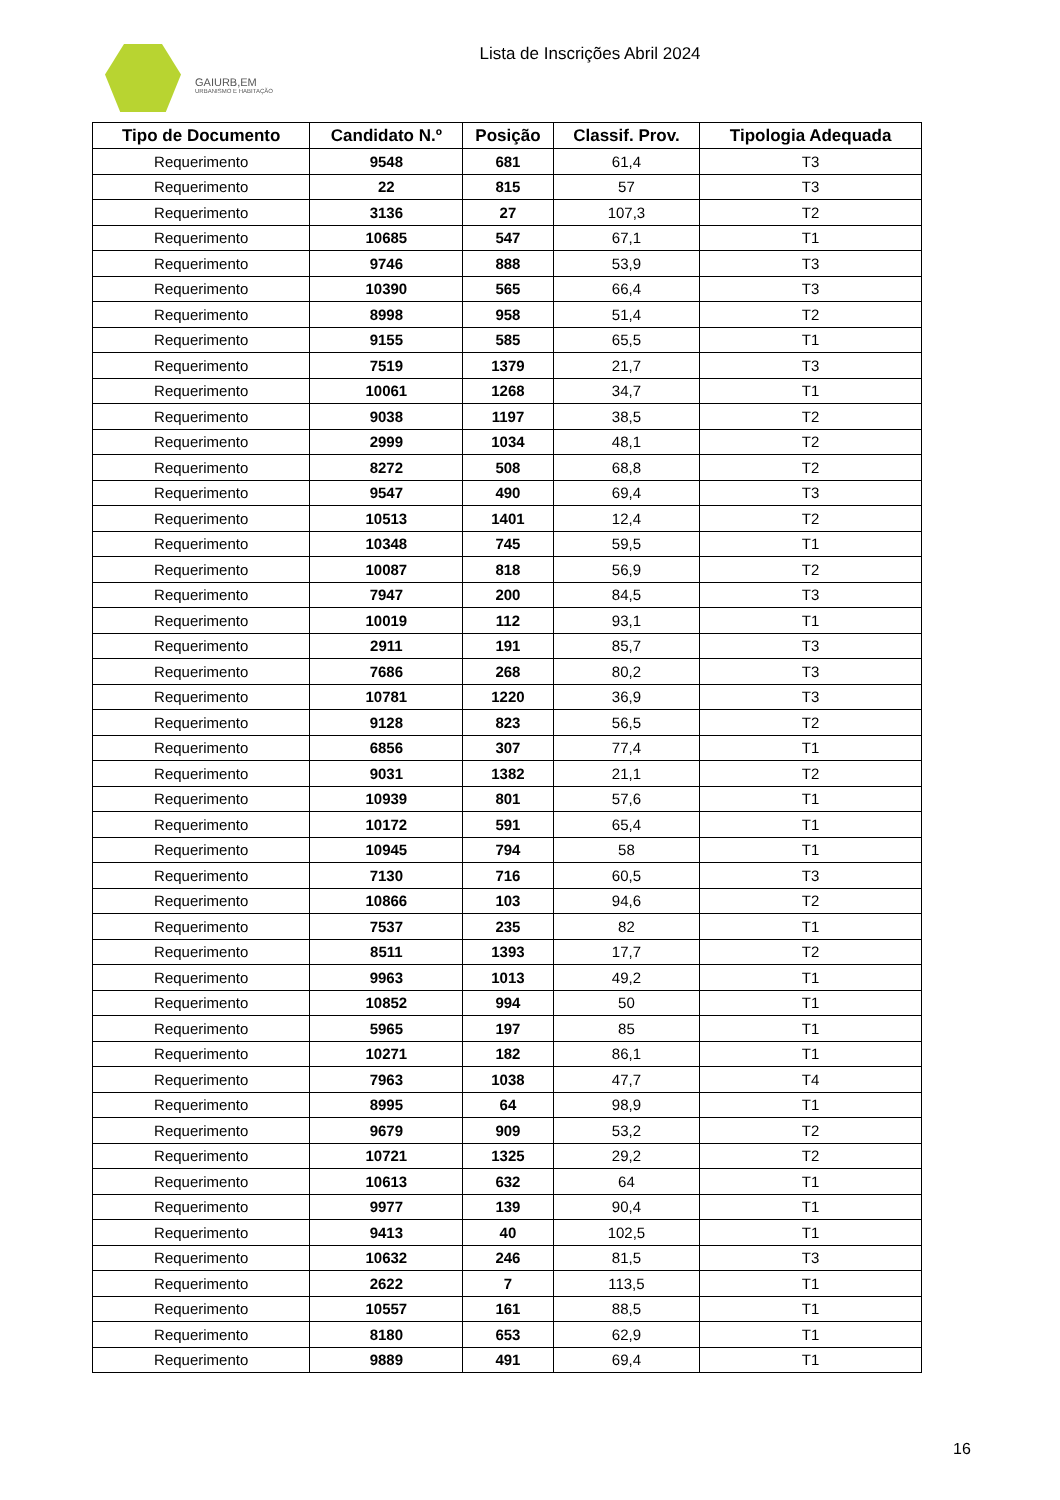GAIURB,EM
URBANISMO E HABITAÇÃO
Lista de Inscrições Abril 2024
| Tipo de Documento | Candidato N.º | Posição | Classif. Prov. | Tipologia Adequada |
| --- | --- | --- | --- | --- |
| Requerimento | 9548 | 681 | 61,4 | T3 |
| Requerimento | 22 | 815 | 57 | T3 |
| Requerimento | 3136 | 27 | 107,3 | T2 |
| Requerimento | 10685 | 547 | 67,1 | T1 |
| Requerimento | 9746 | 888 | 53,9 | T3 |
| Requerimento | 10390 | 565 | 66,4 | T3 |
| Requerimento | 8998 | 958 | 51,4 | T2 |
| Requerimento | 9155 | 585 | 65,5 | T1 |
| Requerimento | 7519 | 1379 | 21,7 | T3 |
| Requerimento | 10061 | 1268 | 34,7 | T1 |
| Requerimento | 9038 | 1197 | 38,5 | T2 |
| Requerimento | 2999 | 1034 | 48,1 | T2 |
| Requerimento | 8272 | 508 | 68,8 | T2 |
| Requerimento | 9547 | 490 | 69,4 | T3 |
| Requerimento | 10513 | 1401 | 12,4 | T2 |
| Requerimento | 10348 | 745 | 59,5 | T1 |
| Requerimento | 10087 | 818 | 56,9 | T2 |
| Requerimento | 7947 | 200 | 84,5 | T3 |
| Requerimento | 10019 | 112 | 93,1 | T1 |
| Requerimento | 2911 | 191 | 85,7 | T3 |
| Requerimento | 7686 | 268 | 80,2 | T3 |
| Requerimento | 10781 | 1220 | 36,9 | T3 |
| Requerimento | 9128 | 823 | 56,5 | T2 |
| Requerimento | 6856 | 307 | 77,4 | T1 |
| Requerimento | 9031 | 1382 | 21,1 | T2 |
| Requerimento | 10939 | 801 | 57,6 | T1 |
| Requerimento | 10172 | 591 | 65,4 | T1 |
| Requerimento | 10945 | 794 | 58 | T1 |
| Requerimento | 7130 | 716 | 60,5 | T3 |
| Requerimento | 10866 | 103 | 94,6 | T2 |
| Requerimento | 7537 | 235 | 82 | T1 |
| Requerimento | 8511 | 1393 | 17,7 | T2 |
| Requerimento | 9963 | 1013 | 49,2 | T1 |
| Requerimento | 10852 | 994 | 50 | T1 |
| Requerimento | 5965 | 197 | 85 | T1 |
| Requerimento | 10271 | 182 | 86,1 | T1 |
| Requerimento | 7963 | 1038 | 47,7 | T4 |
| Requerimento | 8995 | 64 | 98,9 | T1 |
| Requerimento | 9679 | 909 | 53,2 | T2 |
| Requerimento | 10721 | 1325 | 29,2 | T2 |
| Requerimento | 10613 | 632 | 64 | T1 |
| Requerimento | 9977 | 139 | 90,4 | T1 |
| Requerimento | 9413 | 40 | 102,5 | T1 |
| Requerimento | 10632 | 246 | 81,5 | T3 |
| Requerimento | 2622 | 7 | 113,5 | T1 |
| Requerimento | 10557 | 161 | 88,5 | T1 |
| Requerimento | 8180 | 653 | 62,9 | T1 |
| Requerimento | 9889 | 491 | 69,4 | T1 |
16